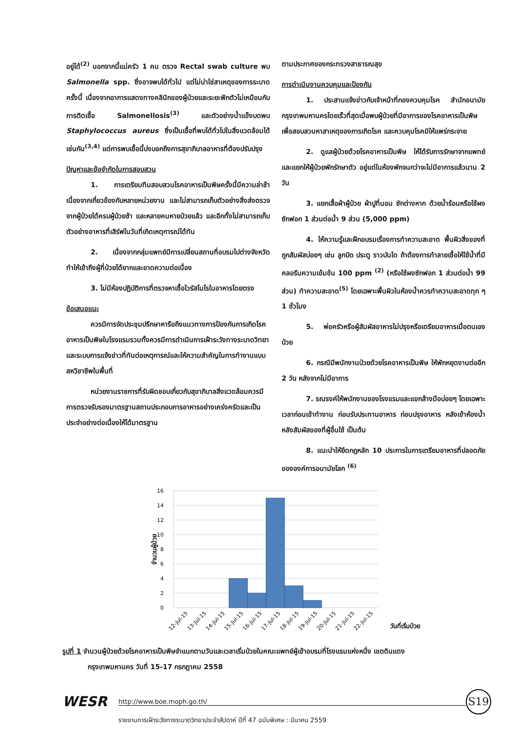อยู่ได้<sup>(2)</sup> นอกจากนี้แม่ครัว 1 คน ตรวจ Rectal swab culture พบ Salmonella spp. ซึ่งอาจพบได้ทั่วไป แต่ไม่น่าใช่สาเหตุของการระบาดครั้งนี้ เนื่องจากอาการแสดงทางคลินิกของผู้ป่วยและระยะฟักตัวไม่เหมือนกับการติดเชื้อ Salmonellosis<sup>(3)</sup> และตัวอย่างน้ำแข็งบดพบ Staphylococcus aureus ซึ่งเป็นเชื้อที่พบได้ทั่วไปในสิ่งแวดล้อมได้เช่นกัน<sup>(3,4)</sup> แต่การพบเชื้อนี้บ่งบอกถึงการสุขาภิบาลอาหารที่ต้องปรับปรุง
ปัญหาและข้อจำกัดในการสอบสวน
1. การเตรียมทีมสอบสวนโรคอาหารเป็นพิษครั้งนี้มีความล่าช้าเนื่องจากเกี่ยวข้องกับหลายหน่วยงาน และไม่สามารถเก็บตัวอย่างสิ่งส่งตรวจจากผู้ป่วยได้ครบผู้ป่วยช้า และหลายคนหายป่วยแล้ว และอีกทั้งไม่สามารถเก็บตัวอย่างอาหารที่เสิร์ฟในวันที่เกิดเหตุการณ์ได้ทัน
2. เนื่องจากกลุ่มแพทย์มีการเปลี่ยนสถานที่อบรมไปต่างจังหวัด ทำให้เข้าถึงผู้ที่ป่วยได้ยากและขาดความต่อเนื่อง
3. ไม่มีห้องปฏิบัติการที่ตรวจหาเชื้อไวรัสโนโรในอาหารโดยตรง
ข้อเสนอแนะ
ควรมีการจัดประชุมปรึกษาหารือถึงแนวทางการป้องกันการเกิดโรคอาหารเป็นพิษในโรงแรมรวมทั้งควรมีการดำเนินการเฝ้าระวังทางระบาดวิทยาและระบบการแจ้งข่าวที่ทันต่อเหตุการณ์และให้ความสำคัญในการทำงานแบบสหวิชาชีพในพื้นที่
หน่วยงานราชการที่รับผิดชอบเกี่ยวกับสุขาภิบาลสิ่งแวดล้อมควรมีการตรวจรับรองมาตรฐานสถานประกอบการอาหารอย่างเคร่งครัดและเป็นประจำอย่างต่อเนื่องให้ได้มาตรฐาน
ตามประกาศของกระทรวงสาธารณสุข
การดำเนินงานควบคุมและป้องกัน
1. ประสานแจ้งข่าวกับเจ้าหน้าที่กองควบคุมโรค สำนักอนามัย กรุงเทพมหานครโดยเร็วที่สุดเมื่อพบผู้ป่วยที่มีอาการของโรคอาหารเป็นพิษ เพื่อสอบสวนหาสาเหตุของการเกิดโรค และควบคุมโรคมิให้แพร่กระจาย
2. ดูแลผู้ป่วยด้วยโรคอาหารเป็นพิษ ให้ได้รับการรักษาจากแพทย์ และแยกให้ผู้ป่วยพักรักษาตัว อยู่แต่ในห้องพักจนกว่าจะไม่มีอาการแล้วนาน 2 วัน
3. แยกเสื้อผ้าผู้ป่วย ผ้าปูที่นอน ซักต่างหาก ด้วยน้ำร้อนหรือใช้ผงซักฟอก 1 ส่วนต่อน้ำ 9 ส่วน (5,000 ppm)
4. ให้ความรู้และฝึกอบรมเรื่องการทำความสะอาด พื้นผิวสิ่งของที่ถูกสัมผัสบ่อยๆ เช่น ลูกบิด ประตู ราวบันได ถ้าต้องการทำลายเชื้อให้ใช้น้ำที่มีคลอรีนความเข้มข้น 100 ppm <sup>(2)</sup> (หรือใช้ผงซักฟอก 1 ส่วนต่อน้ำ 99 ส่วน) ทำความสะอาด<sup>(5)</sup> โดยเฉพาะพื้นผิวในห้องน้ำควรทำความสะอาดทุก ๆ 1 ชั่วโมง
5. พ่อครัวหรือผู้สัมผัสอาหารไม่ปรุงหรือเตรียมอาหารเมื่อตนเองป่วย
6. กรณีมีพนักงานป่วยด้วยโรคอาหารเป็นพิษ ให้พักหยุดงานต่ออีก 2 วัน หลังจากไม่มีอาการ
7. รณรงค์ให้พนักงานของโรงแรมและแขกล้างมือบ่อยๆ โดยเฉพาะเวลาก่อนเข้าทำงาน ก่อนรับประทานอาหาร ก่อนปรุงอาหาร หลังเข้าห้องน้ำ หลังสัมผัสของที่ผู้อื่นใช้ เป็นต้น
8. แนะนำให้ยึดกฎหลัก 10 ประการในการเตรียมอาหารที่ปลอดภัยขององค์การอนามัยโลก <sup>(6)</sup>
16
14
12
10
8
6
4
2
0
จำนวนผู้ป่วย
12-Jul-15
13-Jul-15
14-Jul-15
15-Jul-15
16-Jul-15
17-Jul-15
18-Jul-15
19-Jul-15
20-Jul-15
21-Jul-15
22-Jul-15
วันที่เริ่มป่วย
รูปที่ 1 จำนวนผู้ป่วยด้วยโรคอาหารเป็นพิษจำแนกตามวันและเวลาเริ่มป่วยในคณะแพทย์ผู้เข้าอบรมที่โรงแรมแห่งหนึ่ง เขตดินแดง
กรุงเทพมหานคร วันที่ 15-17 กรกฎาคม 2558
WESR
http://www.boe.moph.go.th/
S19
รายงานการเฝ้าระวังทางระบาดวิทยาประจำสัปดาห์ ปีที่ 47 ฉบับพิเศษ : มีนาคม 2559